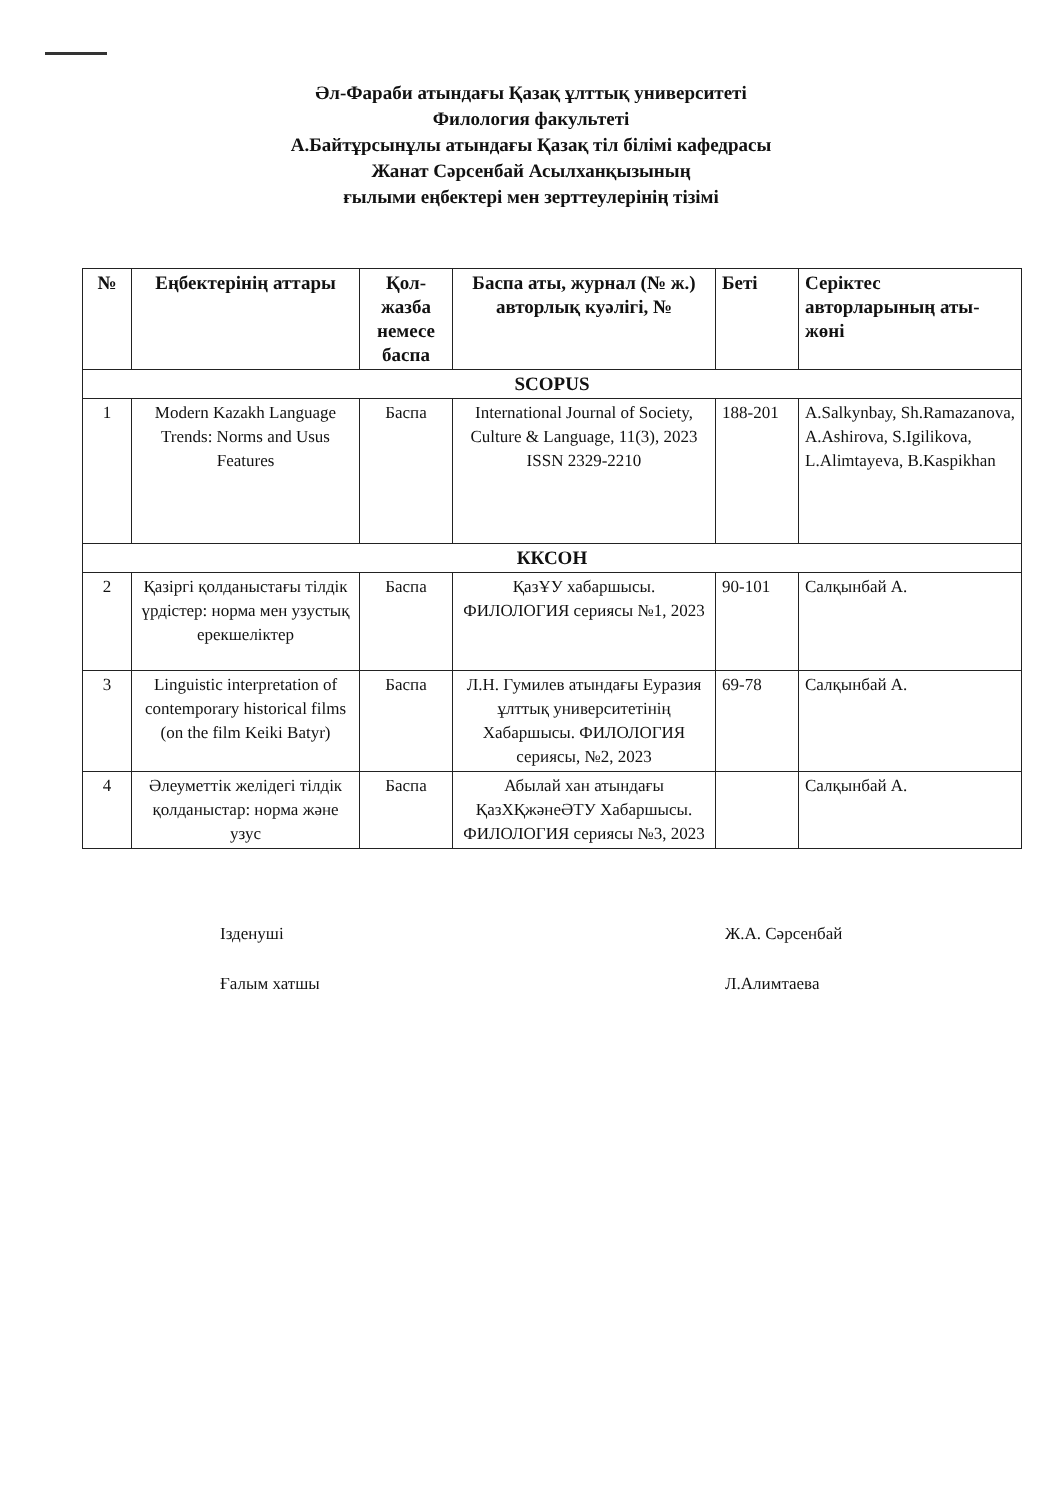Әл-Фараби атындағы Қазақ ұлттық университеті
Филология факультеті
А.Байтұрсынұлы атындағы Қазақ тіл білімі кафедрасы
Жанат Сәрсенбай Асылханқызының
ғылыми еңбектері мен зерттеулерінің тізімі
| № | Еңбектерінің аттары | Қол-жазба немесе баспа | Баспа аты, журнал (№ ж.) авторлық куәлігі, № | Беті | Серіктес авторларының аты-жөні |
| --- | --- | --- | --- | --- | --- |
| SCOPUS | | | | | |
| 1 | Modern Kazakh Language Trends: Norms and Usus Features | Баспа | International Journal of Society, Culture & Language, 11(3), 2023 ISSN 2329-2210 | 188-201 | A.Salkynbay, Sh.Ramazanova, A.Ashirova, S.Igilikova, L.Alimtayeva, B.Kaspikhan |
| ККСОН | | | | | |
| 2 | Қазіргі қолданыстағы тілдік үрдістер: норма мен узустық ерекшеліктер | Баспа | ҚазҰУ хабаршысы. ФИЛОЛОГИЯ сериясы №1, 2023 | 90-101 | Салқынбай А. |
| 3 | Linguistic interpretation of contemporary historical films (on the film Keiki Batyr) | Баспа | Л.Н. Гумилев атындағы Еуразия ұлттық университетінің Хабаршысы. ФИЛОЛОГИЯ сериясы, №2, 2023 | 69-78 | Салқынбай А. |
| 4 | Әлеуметтік желідегі тілдік қолданыстар: норма және узус | Баспа | Абылай хан атындағы ҚазХҚжәнеӘТУ Хабаршысы. ФИЛОЛОГИЯ сериясы №3, 2023 | | Салқынбай А. |
Ізденуші Ж.А. Сәрсенбай
Ғалым хатшы Л.Алимтаева